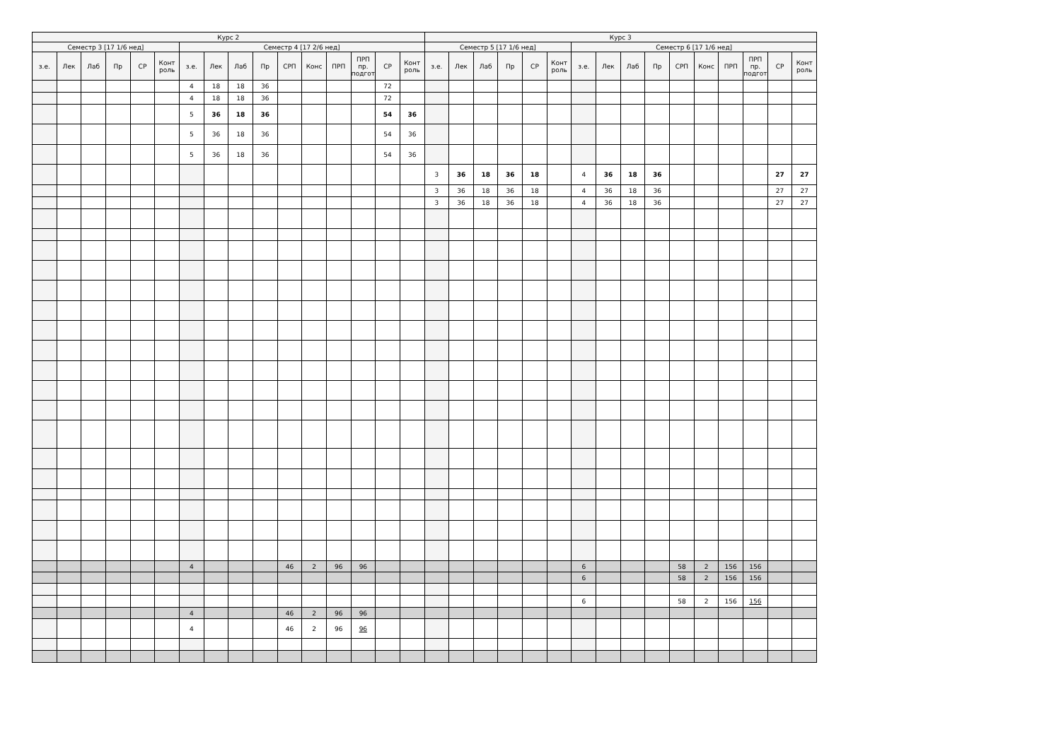| Курс 2 | | | | | | | | | | | | | | | | Курс 3 | | | | | | | | | | | | | | | |
| --- | --- | --- | --- | --- | --- | --- | --- | --- | --- | --- | --- | --- | --- | --- | --- | --- | --- | --- | --- | --- | --- | --- | --- | --- | --- | --- | --- | --- | --- | --- | --- |
| Семестр 3 [17 1/6 нед] | | | | | | Семестр 4 [17 2/6 нед] | | | | | | | | | | Семестр 5 [17 1/6 нед] | | | | | | Семестр 6 [17 1/6 нед] | | | | | | | | | |
| з.е. | Лек | Лаб | Пр | СР | Конт роль | з.е. | Лек | Лаб | Пр | СРП | Конс | ПРП | ПРП пр. подгот | СР | Конт роль | з.е. | Лек | Лаб | Пр | СР | Конт роль | з.е. | Лек | Лаб | Пр | СРП | Конс | ПРП | ПРП пр. подгот | СР | Конт роль |
| | | | | | | 4 | 18 | 18 | 36 | | | | | 72 | | | | | | | | | | | | | | | | | |
| | | | | | | 4 | 18 | 18 | 36 | | | | | 72 | | | | | | | | | | | | | | | | | |
| | | | | | | 5 | 36 | 18 | 36 | | | | | 54 | 36 | | | | | | | | | | | | | | | | |
| | | | | | | 5 | 36 | 18 | 36 | | | | | 54 | 36 | | | | | | | | | | | | | | | | |
| | | | | | | 5 | 36 | 18 | 36 | | | | | 54 | 36 | | | | | | | | | | | | | | | | |
| | | | | | | | | | | | | | | | | 3 | 36 | 18 | 36 | 18 | | 4 | 36 | 18 | 36 | | | | | 27 | 27 |
| | | | | | | | | | | | | | | | | 3 | 36 | 18 | 36 | 18 | | 4 | 36 | 18 | 36 | | | | | 27 | 27 |
| | | | | | | | | | | | | | | | | 3 | 36 | 18 | 36 | 18 | | 4 | 36 | 18 | 36 | | | | | 27 | 27 |
| | | | | | | 4 | | | | 46 | 2 | 96 | 96 | | | | | | | | | 6 | | | | 58 | 2 | 156 | 156 | | |
| | | | | | | | | | | | | | | | | | | | | | | 6 | | | | 58 | 2 | 156 | 156 | | |
| | | | | | | | | | | | | | | | | | | | | | | 6 | | | | 58 | 2 | 156 | 156 | | |
| | | | | | | 4 | | | | 46 | 2 | 96 | 96 | | | | | | | | | | | | | | | | | | |
| | | | | | | 4 | | | | 46 | 2 | 96 | 96 | | | | | | | | | | | | | | | | | | |